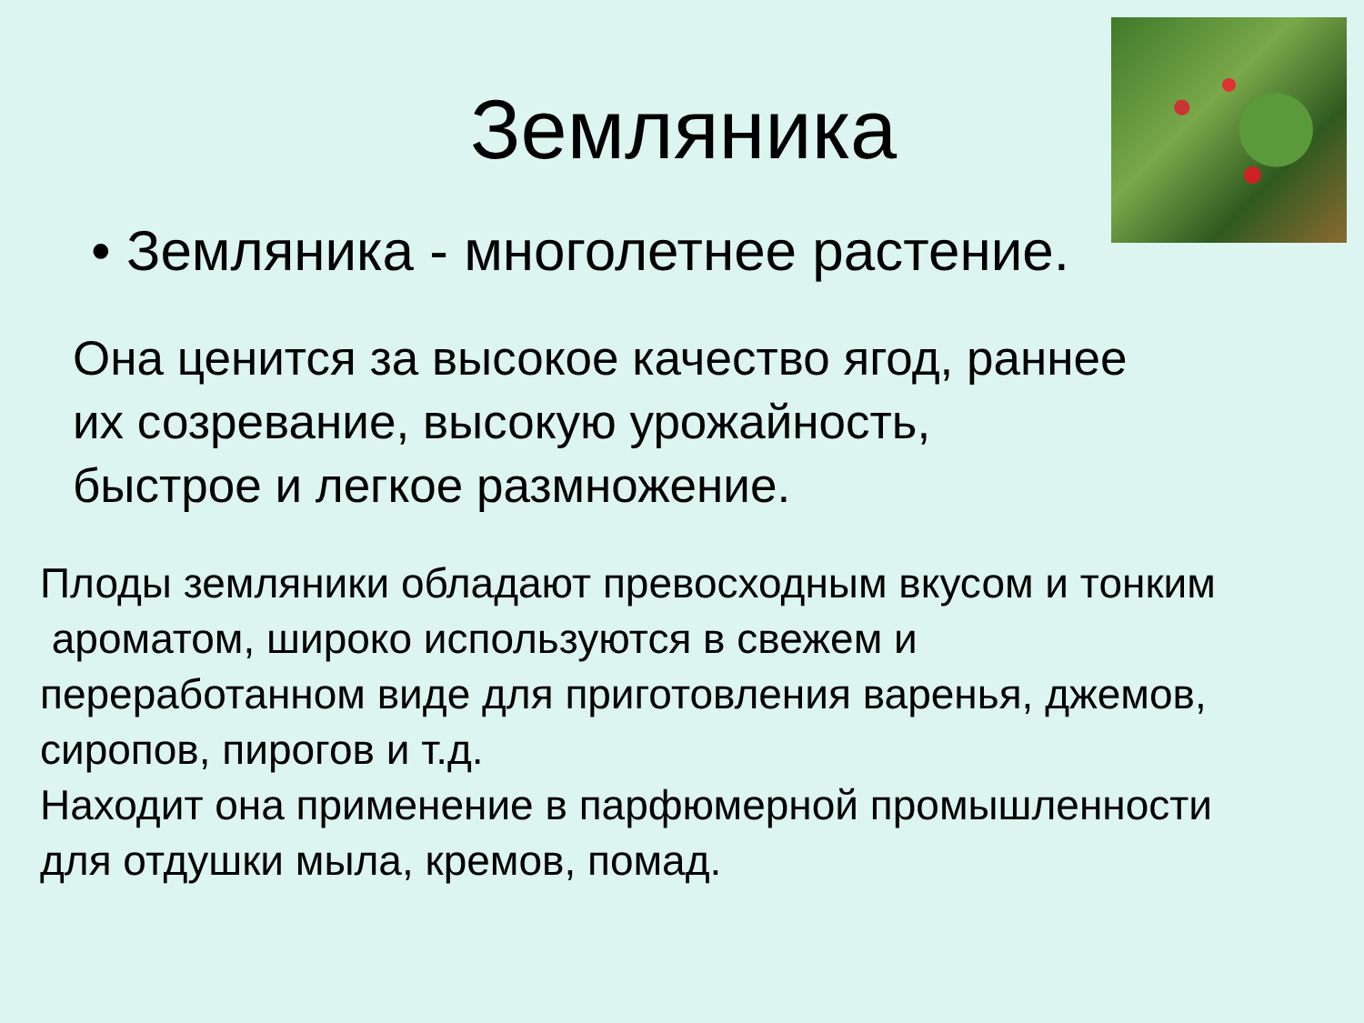Земляника
• Земляника - многолетнее растение.
Она ценится за высокое качество ягод, раннее
их созревание, высокую урожайность,
быстрое и легкое размножение.
Плоды земляники обладают превосходным вкусом и тонким
ароматом, широко используются в свежем и
переработанном виде для приготовления варенья, джемов,
сиропов, пирогов и т.д.
Находит она применение в парфюмерной промышленности
для отдушки мыла, кремов, помад.